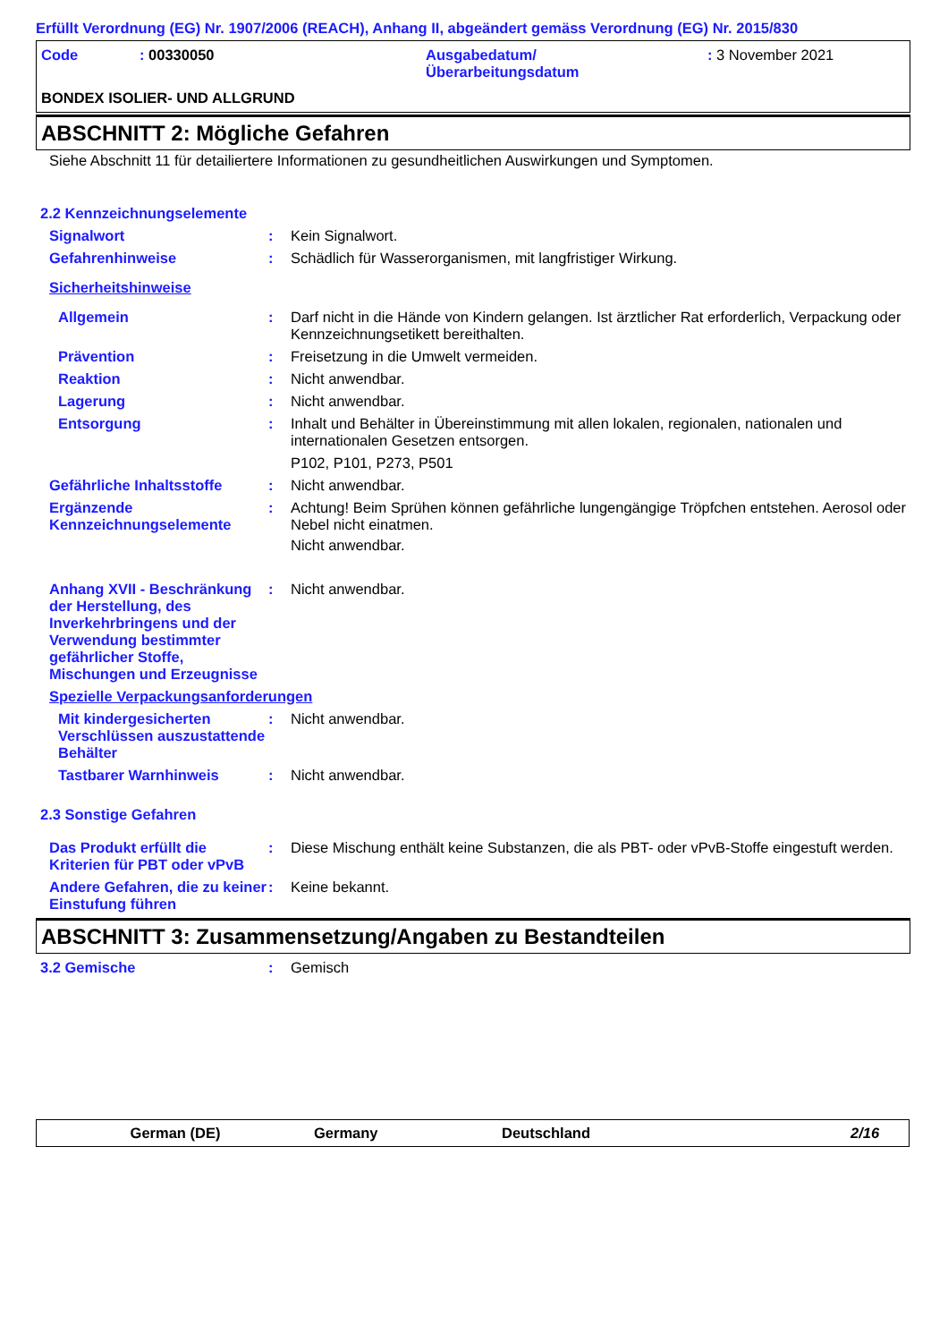Erfüllt Verordnung (EG) Nr. 1907/2006 (REACH), Anhang II, abgeändert gemäss Verordnung (EG) Nr. 2015/830
Code : 00330050 Ausgabedatum/
Überarbeitungsdatum
: 3 November 2021
BONDEX ISOLIER- UND ALLGRUND
ABSCHNITT 2: Mögliche Gefahren
Siehe Abschnitt 11 für detailiertere Informationen zu gesundheitlichen Auswirkungen und Symptomen.
2.2 Kennzeichnungselemente
Signalwort : Kein Signalwort.
Gefahrenhinweise : Schädlich für Wasserorganismen, mit langfristiger Wirkung.
Sicherheitshinweise
Allgemein : Darf nicht in die Hände von Kindern gelangen. Ist ärztlicher Rat erforderlich, Verpackung oder Kennzeichnungsetikett bereithalten.
Prävention : Freisetzung in die Umwelt vermeiden.
Reaktion : Nicht anwendbar.
Lagerung : Nicht anwendbar.
Entsorgung : Inhalt und Behälter in Übereinstimmung mit allen lokalen, regionalen, nationalen und internationalen Gesetzen entsorgen.
P102, P101, P273, P501
Gefährliche Inhaltsstoffe
: Nicht anwendbar.
Ergänzende Kennzeichnungselemente
: Achtung! Beim Sprühen können gefährliche lungengängige Tröpfchen entstehen. Aerosol oder Nebel nicht einatmen.
Nicht anwendbar.
Anhang XVII - Beschränkung der Herstellung, des Inverkehrbringens und der Verwendung bestimmter gefährlicher Stoffe, Mischungen und Erzeugnisse
: Nicht anwendbar.
Spezielle Verpackungsanforderungen
Mit kindergesicherten Verschlüssen auszustattende Behälter
: Nicht anwendbar.
Tastbarer Warnhinweis : Nicht anwendbar.
2.3 Sonstige Gefahren
Das Produkt erfüllt die Kriterien für PBT oder vPvB
: Diese Mischung enthält keine Substanzen, die als PBT- oder vPvB-Stoffe eingestuft werden.
Andere Gefahren, die zu keiner Einstufung führen
: Keine bekannt.
ABSCHNITT 3: Zusammensetzung/Angaben zu Bestandteilen
3.2 Gemische : Gemisch
German (DE) Germany Deutschland 2/16